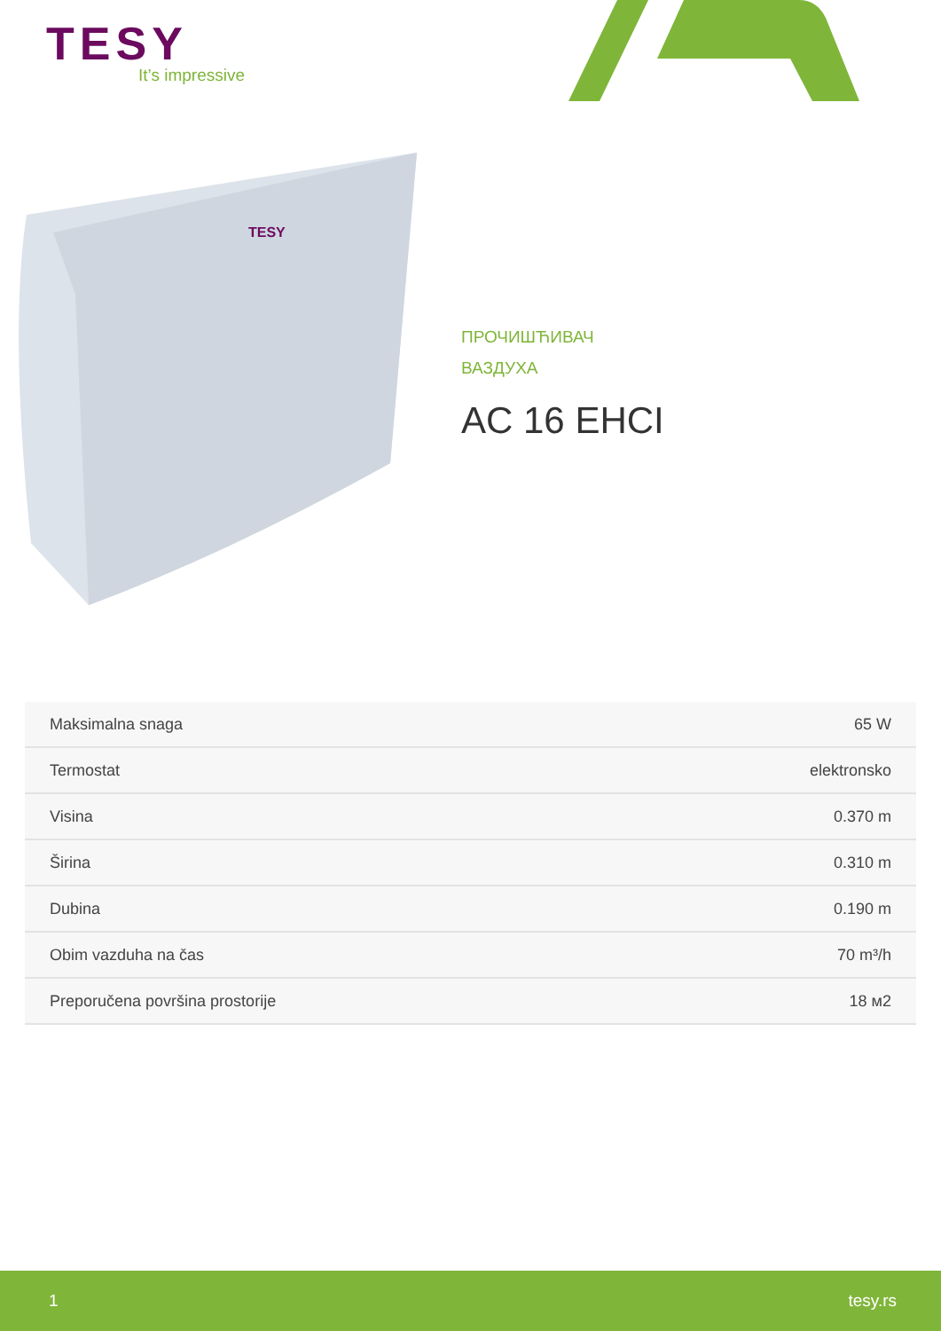TESY
It’s impressive
TESY
ПРОЧИШЋИВАЧ
ВАЗДУХА
AC 16 EHCI
| Maksimalna snaga | 65 W |
| Termostat | elektronsko |
| Visina | 0.370 m |
| Širina | 0.310 m |
| Dubina | 0.190 m |
| Obim vazduha na čas | 70 m³/h |
| Preporučena površina prostorije | 18 м2 |
1 tesy.rs